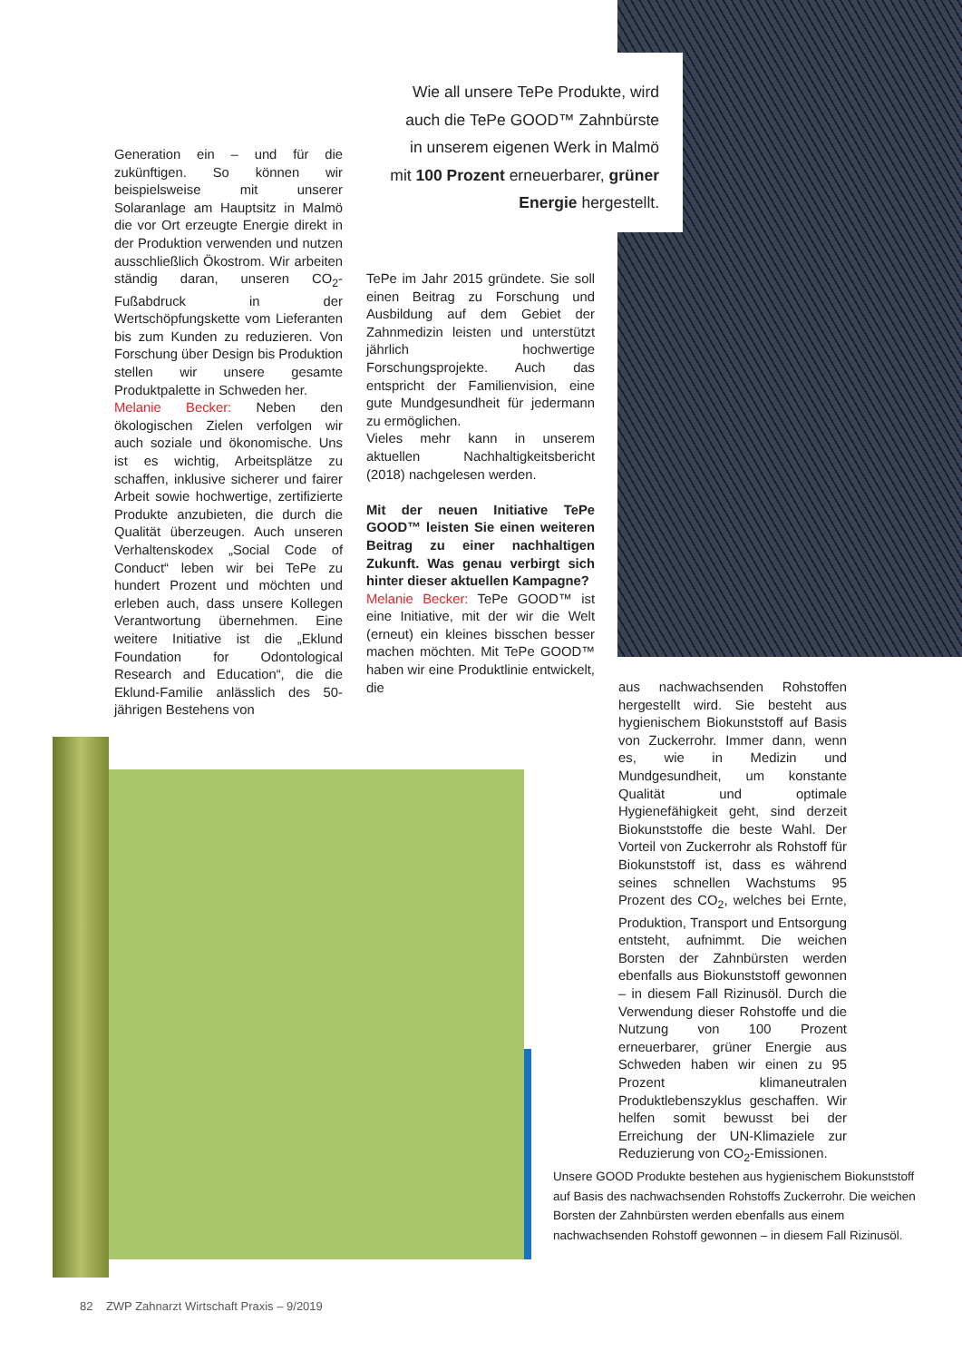Wie all unsere TePe Produkte, wird auch die TePe GOOD™ Zahnbürste in unserem eigenen Werk in Malmö mit 100 Prozent erneuerbarer, grüner Energie hergestellt.
Generation ein – und für die zukünftigen. So können wir beispielsweise mit unserer Solaranlage am Hauptsitz in Malmö die vor Ort erzeugte Energie direkt in der Produktion verwenden und nutzen ausschließlich Ökostrom. Wir arbeiten ständig daran, unseren CO<sub>2</sub>-Fußabdruck in der Wertschöpfungskette vom Lieferanten bis zum Kunden zu reduzieren. Von Forschung über Design bis Produktion stellen wir unsere gesamte Produktpalette in Schweden her.
Melanie Becker: Neben den ökologischen Zielen verfolgen wir auch soziale und ökonomische. Uns ist es wichtig, Arbeitsplätze zu schaffen, inklusive sicherer und fairer Arbeit sowie hochwertige, zertifizierte Produkte anzubieten, die durch die Qualität überzeugen. Auch unseren Verhaltenskodex „Social Code of Conduct“ leben wir bei TePe zu hundert Prozent und möchten und erleben auch, dass unsere Kollegen Verantwortung übernehmen. Eine weitere Initiative ist die „Eklund Foundation for Odontological Research and Education“, die die Eklund-Familie anlässlich des 50-jährigen Bestehens von
TePe im Jahr 2015 gründete. Sie soll einen Beitrag zu Forschung und Ausbildung auf dem Gebiet der Zahnmedizin leisten und unterstützt jährlich hochwertige Forschungsprojekte. Auch das entspricht der Familienvision, eine gute Mundgesundheit für jedermann zu ermöglichen.
Vieles mehr kann in unserem aktuellen Nachhaltigkeitsbericht (2018) nachgelesen werden.
Mit der neuen Initiative TePe GOOD™ leisten Sie einen weiteren Beitrag zu einer nachhaltigen Zukunft. Was genau verbirgt sich hinter dieser aktuellen Kampagne?
Melanie Becker: TePe GOOD™ ist eine Initiative, mit der wir die Welt (erneut) ein kleines bisschen besser machen möchten. Mit TePe GOOD™ haben wir eine Produktlinie entwickelt, die
aus nachwachsenden Rohstoffen hergestellt wird. Sie besteht aus hygienischem Biokunststoff auf Basis von Zuckerrohr. Immer dann, wenn es, wie in Medizin und Mundgesundheit, um konstante Qualität und optimale Hygienefähigkeit geht, sind derzeit Biokunststoffe die beste Wahl. Der Vorteil von Zuckerrohr als Rohstoff für Biokunststoff ist, dass es während seines schnellen Wachstums 95 Prozent des CO<sub>2</sub>, welches bei Ernte, Produktion, Transport und Entsorgung entsteht, aufnimmt. Die weichen Borsten der Zahnbürsten werden ebenfalls aus Biokunststoff gewonnen – in diesem Fall Rizinusöl. Durch die Verwendung dieser Rohstoffe und die Nutzung von 100 Prozent erneuerbarer, grüner Energie aus Schweden haben wir einen zu 95 Prozent klimaneutralen Produktlebenszyklus geschaffen. Wir helfen somit bewusst bei der Erreichung der UN-Klimaziele zur Reduzierung von CO<sub>2</sub>-Emissionen.
Unsere GOOD Produkte bestehen aus hygienischem Biokunststoff auf Basis des nachwachsenden Rohstoffs Zuckerrohr. Die weichen Borsten der Zahnbürsten werden ebenfalls aus einem nachwachsenden Rohstoff gewonnen – in diesem Fall Rizinusöl.
82 ZWP Zahnarzt Wirtschaft Praxis – 9/2019